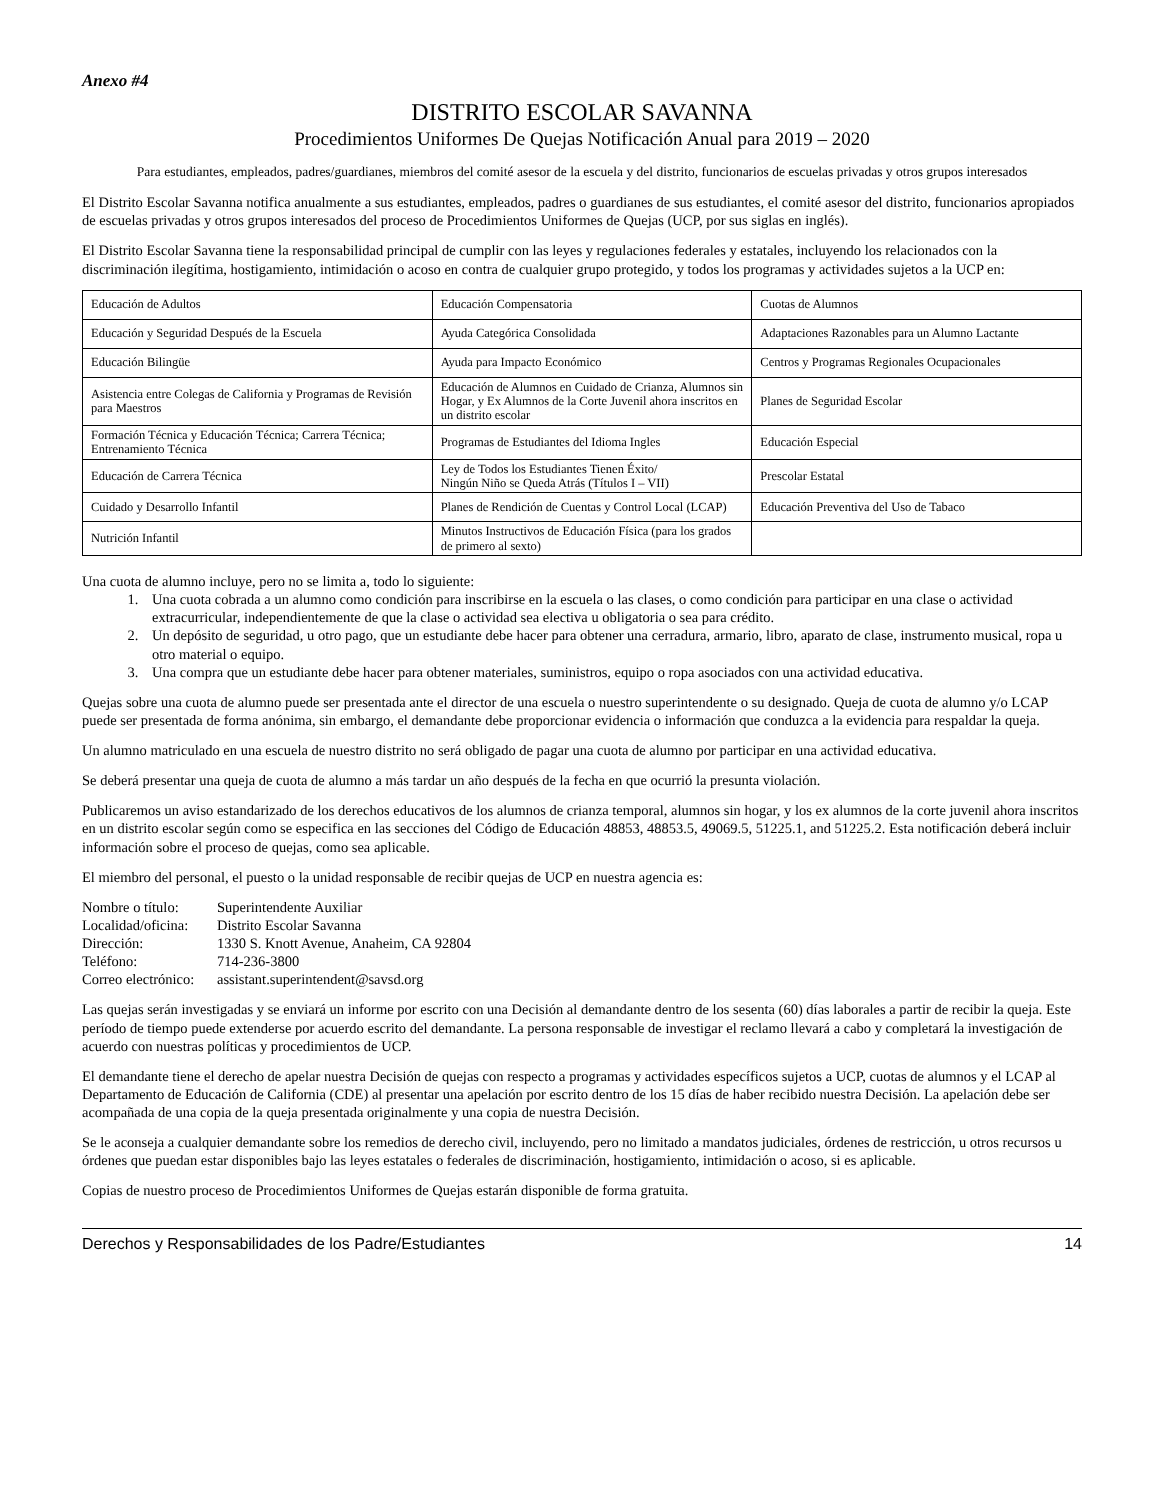Anexo #4
DISTRITO ESCOLAR SAVANNA
Procedimientos Uniformes De Quejas Notificación Anual para 2019 – 2020
Para estudiantes, empleados, padres/guardianes, miembros del comité asesor de la escuela y del distrito, funcionarios de escuelas privadas y otros grupos interesados
El Distrito Escolar Savanna notifica anualmente a sus estudiantes, empleados, padres o guardianes de sus estudiantes, el comité asesor del distrito, funcionarios apropiados de escuelas privadas y otros grupos interesados del proceso de Procedimientos Uniformes de Quejas (UCP, por sus siglas en inglés).
El Distrito Escolar Savanna tiene la responsabilidad principal de cumplir con las leyes y regulaciones federales y estatales, incluyendo los relacionados con la discriminación ilegítima, hostigamiento, intimidación o acoso en contra de cualquier grupo protegido, y todos los programas y actividades sujetos a la UCP en:
| Educación de Adultos | Educación Compensatoria | Cuotas de Alumnos |
| Educación y Seguridad Después de la Escuela | Ayuda Categórica Consolidada | Adaptaciones Razonables para un Alumno Lactante |
| Educación Bilingüe | Ayuda para Impacto Económico | Centros y Programas Regionales Ocupacionales |
| Asistencia entre Colegas de California y Programas de Revisión para Maestros | Educación de Alumnos en Cuidado de Crianza, Alumnos sin Hogar, y Ex Alumnos de la Corte Juvenil ahora inscritos en un distrito escolar | Planes de Seguridad Escolar |
| Formación Técnica y Educación Técnica; Carrera Técnica; Entrenamiento Técnica | Programas de Estudiantes del Idioma Ingles | Educación Especial |
| Educación de Carrera Técnica | Ley de Todos los Estudiantes Tienen Éxito/ Ningún Niño se Queda Atrás (Títulos I – VII) | Prescolar Estatal |
| Cuidado y Desarrollo Infantil | Planes de Rendición de Cuentas y Control Local (LCAP) | Educación Preventiva del Uso de Tabaco |
| Nutrición Infantil | Minutos Instructivos de Educación Física (para los grados de primero al sexto) | |
Una cuota de alumno incluye, pero no se limita a, todo lo siguiente:
1. Una cuota cobrada a un alumno como condición para inscribirse en la escuela o las clases, o como condición para participar en una clase o actividad extracurricular, independientemente de que la clase o actividad sea electiva u obligatoria o sea para crédito.
2. Un depósito de seguridad, u otro pago, que un estudiante debe hacer para obtener una cerradura, armario, libro, aparato de clase, instrumento musical, ropa u otro material o equipo.
3. Una compra que un estudiante debe hacer para obtener materiales, suministros, equipo o ropa asociados con una actividad educativa.
Quejas sobre una cuota de alumno puede ser presentada ante el director de una escuela o nuestro superintendente o su designado. Queja de cuota de alumno y/o LCAP puede ser presentada de forma anónima, sin embargo, el demandante debe proporcionar evidencia o información que conduzca a la evidencia para respaldar la queja.
Un alumno matriculado en una escuela de nuestro distrito no será obligado de pagar una cuota de alumno por participar en una actividad educativa.
Se deberá presentar una queja de cuota de alumno a más tardar un año después de la fecha en que ocurrió la presunta violación.
Publicaremos un aviso estandarizado de los derechos educativos de los alumnos de crianza temporal, alumnos sin hogar, y los ex alumnos de la corte juvenil ahora inscritos en un distrito escolar según como se especifica en las secciones del Código de Educación 48853, 48853.5, 49069.5, 51225.1, and 51225.2. Esta notificación deberá incluir información sobre el proceso de quejas, como sea aplicable.
El miembro del personal, el puesto o la unidad responsable de recibir quejas de UCP en nuestra agencia es:
Nombre o título: Superintendente Auxiliar Localidad/oficina: Distrito Escolar Savanna Dirección: 1330 S. Knott Avenue, Anaheim, CA 92804 Teléfono: 714-236-3800 Correo electrónico: assistant.superintendent@savsd.org
Las quejas serán investigadas y se enviará un informe por escrito con una Decisión al demandante dentro de los sesenta (60) días laborales a partir de recibir la queja. Este período de tiempo puede extenderse por acuerdo escrito del demandante. La persona responsable de investigar el reclamo llevará a cabo y completará la investigación de acuerdo con nuestras políticas y procedimientos de UCP.
El demandante tiene el derecho de apelar nuestra Decisión de quejas con respecto a programas y actividades específicos sujetos a UCP, cuotas de alumnos y el LCAP al Departamento de Educación de California (CDE) al presentar una apelación por escrito dentro de los 15 días de haber recibido nuestra Decisión. La apelación debe ser acompañada de una copia de la queja presentada originalmente y una copia de nuestra Decisión.
Se le aconseja a cualquier demandante sobre los remedios de derecho civil, incluyendo, pero no limitado a mandatos judiciales, órdenes de restricción, u otros recursos u órdenes que puedan estar disponibles bajo las leyes estatales o federales de discriminación, hostigamiento, intimidación o acoso, si es aplicable.
Copias de nuestro proceso de Procedimientos Uniformes de Quejas estarán disponible de forma gratuita.
Derechos y Responsabilidades de los Padre/Estudiantes 14